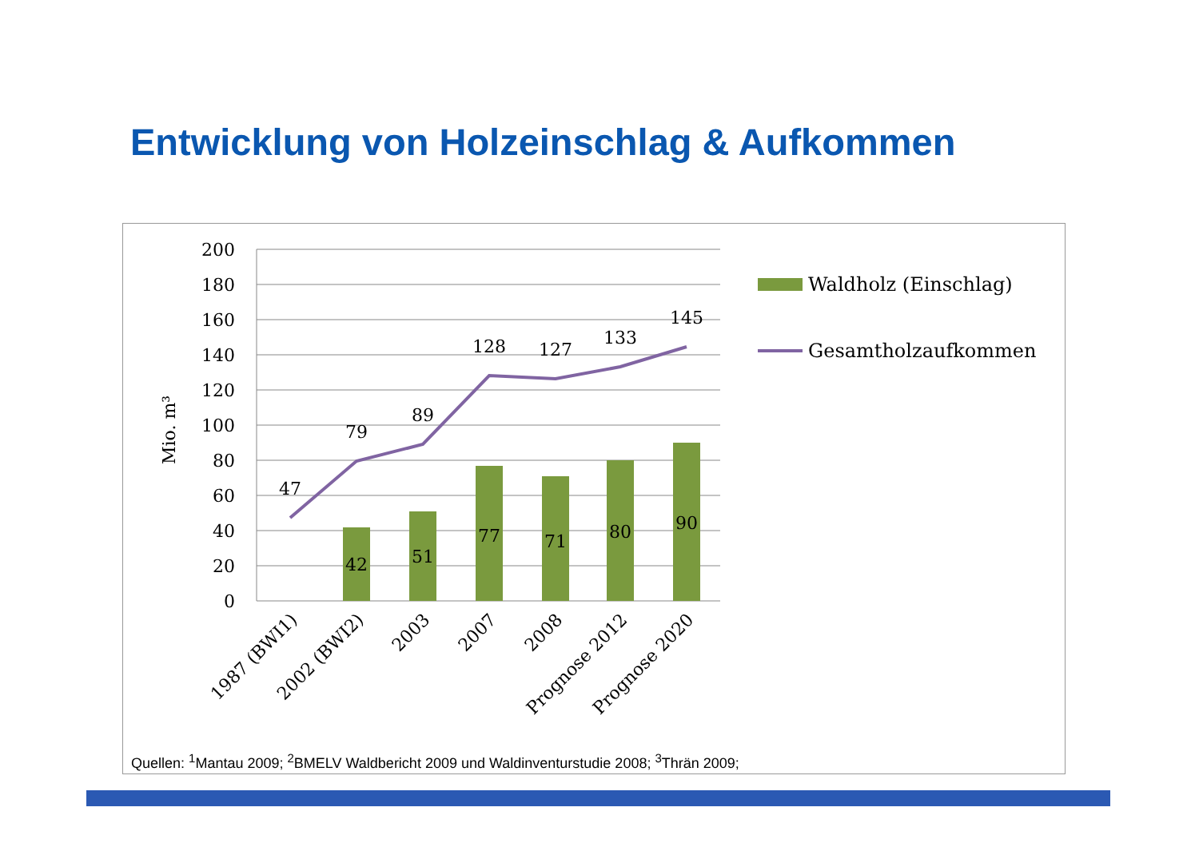Entwicklung von Holzeinschlag & Aufkommen
200
180
160
140
120
100
80
60
40
20
0
Mio. m³
42
51
77
71
80
90
47
79
89
128
127
133
145
1987 (BWI1)
2002 (BWI2)
2003
2007
2008
Prognose 2012
Prognose 2020
Waldholz (Einschlag)
Gesamtholzaufkommen
Quellen: <sup>1</sup>Mantau 2009; <sup>2</sup>BMELV Waldbericht 2009 und Waldinventurstudie 2008; <sup>3</sup>Thrän 2009;